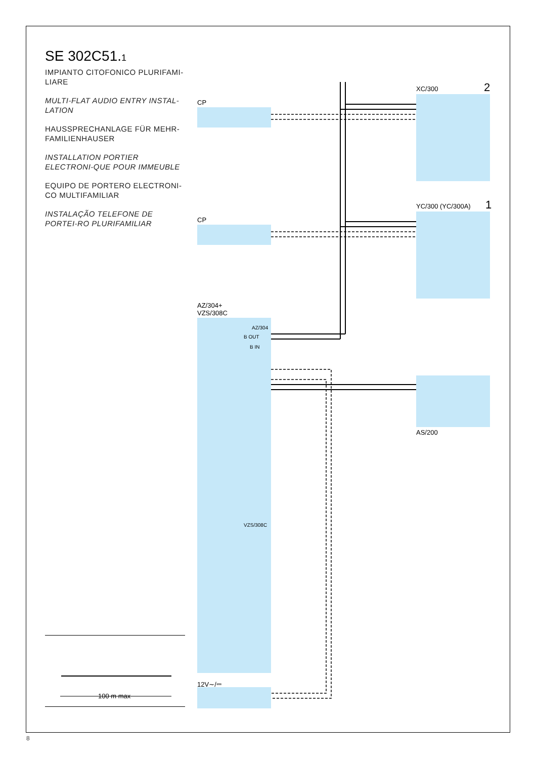SE 302C51.1
IMPIANTO CITOFONICO PLURIFAMI-LIARE
MULTI-FLAT AUDIO ENTRY INSTAL-LATION
HAUSSPRECHANLAGE FÜR MEHR-FAMILIENHAUSER
INSTALLATION PORTIER ELECTRONI-QUE POUR IMMEUBLE
EQUIPO DE PORTERO ELECTRONI-CO MULTIFAMILIAR
INSTALAÇÃO TELEFONE DE PORTEI-RO PLURIFAMILIAR
100 m max
CP
XC/300 2
CP
YC/300 (YC/300A) 1
AZ/304+
VZS/308C
AZ/304
B OUT
B IN
VZS/308C
AS/200
12V∼/⎓
8